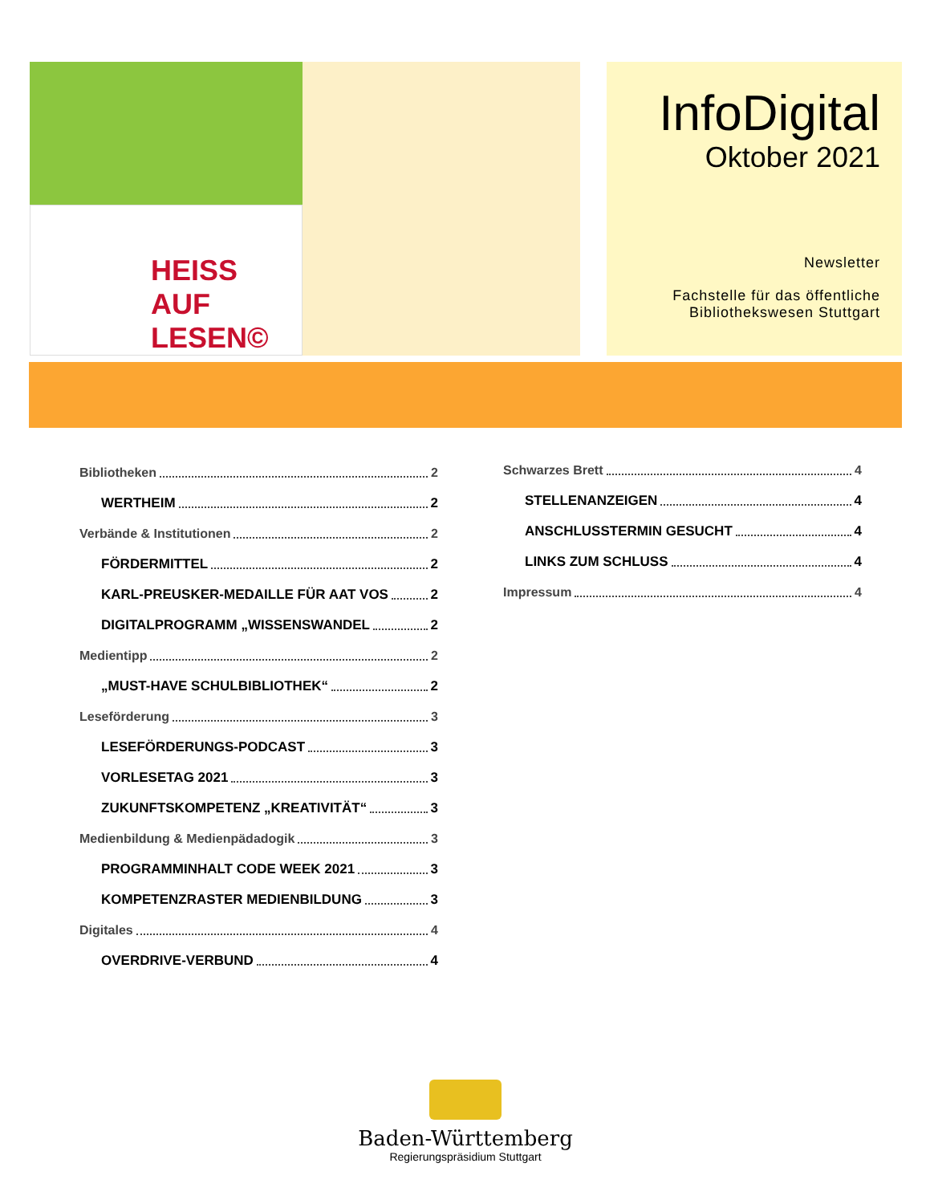HEISS
AUF LESEN©
InfoDigital
Oktober 2021
Newsletter
Fachstelle für das öffentliche
Bibliothekswesen Stuttgart
Bibliotheken 2
WERTHEIM 2
Verbände & Institutionen 2
FÖRDERMITTEL 2
KARL-PREUSKER-MEDAILLE FÜR AAT VOS 2
DIGITALPROGRAMM „WISSENSWANDEL 2
Medientipp 2
„MUST-HAVE SCHULBIBLIOTHEK“ 2
Leseförderung 3
LESEFÖRDERUNGS-PODCAST 3
VORLESETAG 2021 3
ZUKUNFTSKOMPETENZ „KREATIVITÄT“ 3
Medienbildung & Medienpädadogik 3
PROGRAMMINHALT CODE WEEK 2021 3
KOMPETENZRASTER MEDIENBILDUNG 3
Digitales 4
OVERDRIVE-VERBUND 4
Schwarzes Brett 4
STELLENANZEIGEN 4
ANSCHLUSSTERMIN GESUCHT 4
LINKS ZUM SCHLUSS 4
Impressum 4
Baden-Württemberg
Regierungspräsidium Stuttgart